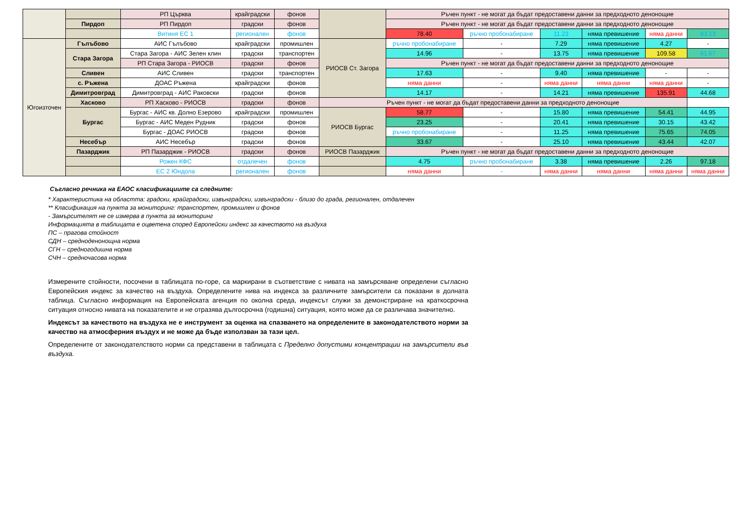| | | РП Църква | крайградски | фонов | | Ръчен пункт - не могат да бъдат предоставени данни за предходното денонощие | | | | | |
| | Пирдоп | РП Пирдоп | градски | фонов | | Ръчен пункт - не могат да бъдат предоставени данни за предходното денонощие | | | | | |
| | | Витиня ЕС 1 | регионален | фонов | | 78.40 | ръчно пробонабиране | 11.23 | няма превишение | няма данни | 83.13 |
| Югоизточен | Гълъбово | АИС Гълъбово | крайградски | промишлен | РИОСВ Ст. Загора | ръчно пробонабиране | - | 7.29 | няма превишение | 4.27 | - |
| | Стара Загора | Стара Загора - АИС Зелен клин | градски | транспортен | | 14.96 | - | 13.75 | няма превишение | 109.58 | 61.67 |
| | | РП Стара Загора - РИОСВ | градски | фонов | | Ръчен пункт - не могат да бъдат предоставени данни за предходното денонощие | | | | | |
| | Сливен | АИС Сливен | градски | транспортен | | 17.63 | - | 9.40 | няма превишение | - | - |
| | с. Ръжена | ДОАС Ръжена | крайградски | фонов | | няма данни | - | няма данни | няма данни | няма данни | - |
| | Димитровград | Димитровград - АИС Раковски | градски | фонов | | 14.17 | - | 14.21 | няма превишение | 135.91 | 44.68 |
| | Хасково | РП Хасково - РИОСВ | градски | фонов | | Ръчен пункт - не могат да бъдат предоставени данни за предходното денонощие | | | | | |
| | Бургас | Бургас - АИС кв. Долно Езерово | крайградски | промишлен | РИОСВ Бургас | 58.77 | - | 15.80 | няма превишение | 54.41 | 44.95 |
| | | Бургас - АИС Меден Рудник | градски | фонов | | 23.25 | - | 20.41 | няма превишение | 30.15 | 43.42 |
| | | Бургас - ДОАС РИОСВ | градски | фонов | | ръчно пробонабиране | - | 11.25 | няма превишение | 75.65 | 74.05 |
| | Несебър | АИС Несебър | градски | фонов | | 33.67 | - | 25.10 | няма превишение | 43.44 | 42.07 |
| | Пазарджик | РП Пазарджик - РИОСВ | градски | фонов | РИОСВ Пазарджик | Ръчен пункт - не могат да бъдат предоставени данни за предходното денонощие | | | | | |
| | | Рожен КФС | отдалечен | фонов | | 4.75 | ръчно пробонабиране | 3.38 | няма превишение | 2.26 | 97.18 |
| | | ЕС 2 Юндола | регионален | фонов | | няма данни | - | няма данни | няма данни | няма данни | няма данни |
Съгласно речника на ЕАОС класификациите са следните:
* Характеристика на областта: градски, крайградски, извънградски, извънградски - близо до града, регионален, отдалечен
** Класификация на пункта за мониторинг: транспортен, промишлен и фонов
- Замърсителят не се измерва в пункта за мониторинг
Информацията в таблицата е оцветена според Европейски индекс за качеството на въздуха
ПС – прагова стойност
СДН – средноденонощна норма
СГН – средногодишна норма
СЧН – средночасова норма
Измерените стойности, посочени в таблицата по-горе, са маркирани в съответствие с нивата на замърсяване определени съгласно Европейския индекс за качество на въздуха. Определените нива на индекса за различните замърсители са показани в долната таблица. Съгласно информация на Европейската агенция по околна среда, индексът служи за демонстриране на краткосрочна ситуация относно нивата на показателите и не отразява дългосрочна (годишна) ситуация, която може да се различава значително.
Индексът за качеството на въздуха не е инструмент за оценка на спазването на определените в законодателството норми за качество на атмосферния въздух и не може да бъде използван за тази цел.
Определените от законодателството норми са представени в таблицата с Пределно допустими концентрации на замърсители във въздуха.